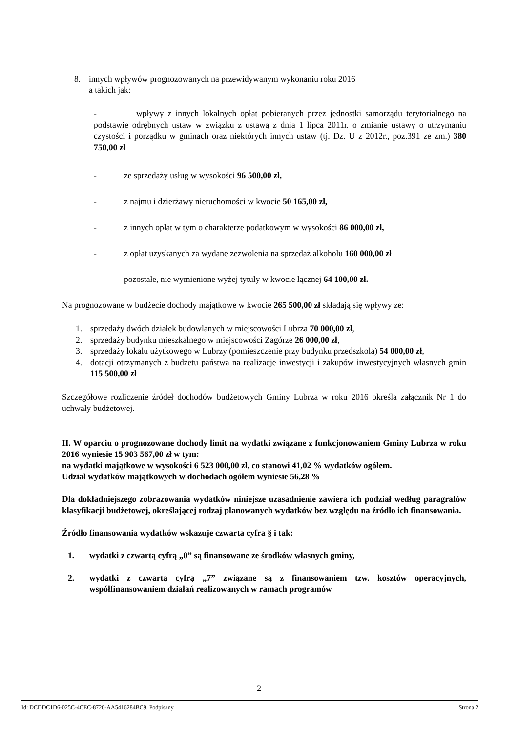8. innych wpływów prognozowanych na przewidywanym wykonaniu roku 2016
a takich jak:
- wpływy z innych lokalnych opłat pobieranych przez jednostki samorządu terytorialnego na podstawie odrębnych ustaw w związku z ustawą z dnia 1 lipca 2011r. o zmianie ustawy o utrzymaniu czystości i porządku w gminach oraz niektórych innych ustaw (tj. Dz. U z 2012r., poz.391 ze zm.) 380 750,00 zł
- ze sprzedaży usług w wysokości 96 500,00 zł,
- z najmu i dzierżawy nieruchomości w kwocie 50 165,00 zł,
- z innych opłat w tym o charakterze podatkowym w wysokości 86 000,00 zł,
- z opłat uzyskanych za wydane zezwolenia na sprzedaż alkoholu 160 000,00 zł
- pozostałe, nie wymienione wyżej tytuły w kwocie łącznej 64 100,00 zł.
Na prognozowane w budżecie dochody majątkowe w kwocie 265 500,00 zł składają się wpływy ze:
1. sprzedaży dwóch działek budowlanych w miejscowości Lubrza 70 000,00 zł,
2. sprzedaży budynku mieszkalnego w miejscowości Zagórze 26 000,00 zł,
3. sprzedaży lokalu użytkowego w Lubrzy (pomieszczenie przy budynku przedszkola) 54 000,00 zł,
4. dotacji otrzymanych z budżetu państwa na realizacje inwestycji i zakupów inwestycyjnych własnych gmin 115 500,00 zł
Szczegółowe rozliczenie źródeł dochodów budżetowych Gminy Lubrza w roku 2016 określa załącznik Nr 1 do uchwały budżetowej.
II. W oparciu o prognozowane dochody limit na wydatki związane z funkcjonowaniem Gminy Lubrza w roku 2016 wyniesie 15 903 567,00 zł w tym:
na wydatki majątkowe w wysokości 6 523 000,00 zł, co stanowi 41,02 % wydatków ogółem.
Udział wydatków majątkowych w dochodach ogółem wyniesie 56,28 %
Dla dokładniejszego zobrazowania wydatków niniejsze uzasadnienie zawiera ich podział według paragrafów klasyfikacji budżetowej, określającej rodzaj planowanych wydatków bez względu na źródło ich finansowania.
Źródło finansowania wydatków wskazuje czwarta cyfra § i tak:
1. wydatki z czwartą cyfrą „0” są finansowane ze środków własnych gminy,
2. wydatki z czwartą cyfrą „7” związane są z finansowaniem tzw. kosztów operacyjnych, współfinansowaniem działań realizowanych w ramach programów
2
Id: DCDDC1D6-025C-4CEC-8720-AA5416284BC9. Podpisany Strona 2